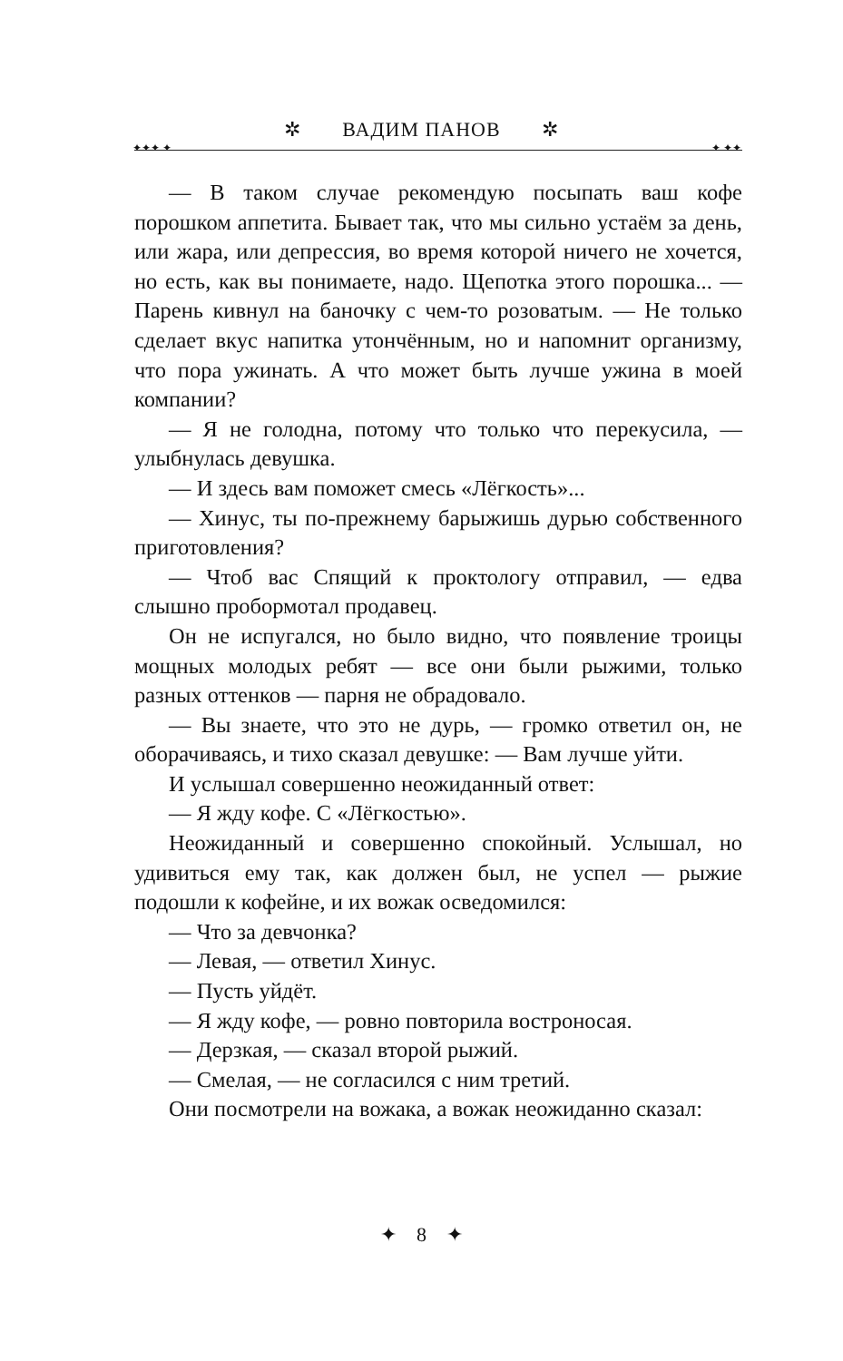✲ ВАДИМ ПАНОВ ✲
✦✦✦ ✦ ✦ ✦✦
— В таком случае рекомендую посыпать ваш кофе порошком аппетита. Бывает так, что мы сильно устаём за день, или жара, или депрессия, во время которой ничего не хочется, но есть, как вы понимаете, надо. Щепотка этого порошка... — Парень кивнул на баночку с чем-то розоватым. — Не только сделает вкус напитка утончённым, но и напомнит организму, что пора ужинать. А что может быть лучше ужина в моей компании?
— Я не голодна, потому что только что перекусила, — улыбнулась девушка.
— И здесь вам поможет смесь «Лёгкость»...
— Хинус, ты по-прежнему барыжишь дурью собственного приготовления?
— Чтоб вас Спящий к проктологу отправил, — едва слышно пробормотал продавец.
Он не испугался, но было видно, что появление троицы мощных молодых ребят — все они были рыжими, только разных оттенков — парня не обрадовало.
— Вы знаете, что это не дурь, — громко ответил он, не оборачиваясь, и тихо сказал девушке: — Вам лучше уйти.
И услышал совершенно неожиданный ответ:
— Я жду кофе. С «Лёгкостью».
Неожиданный и совершенно спокойный. Услышал, но удивиться ему так, как должен был, не успел — рыжие подошли к кофейне, и их вожак осведомился:
— Что за девчонка?
— Левая, — ответил Хинус.
— Пусть уйдёт.
— Я жду кофе, — ровно повторила востроносая.
— Дерзкая, — сказал второй рыжий.
— Смелая, — не согласился с ним третий.
Они посмотрели на вожака, а вожак неожиданно сказал:
✦ 8 ✦